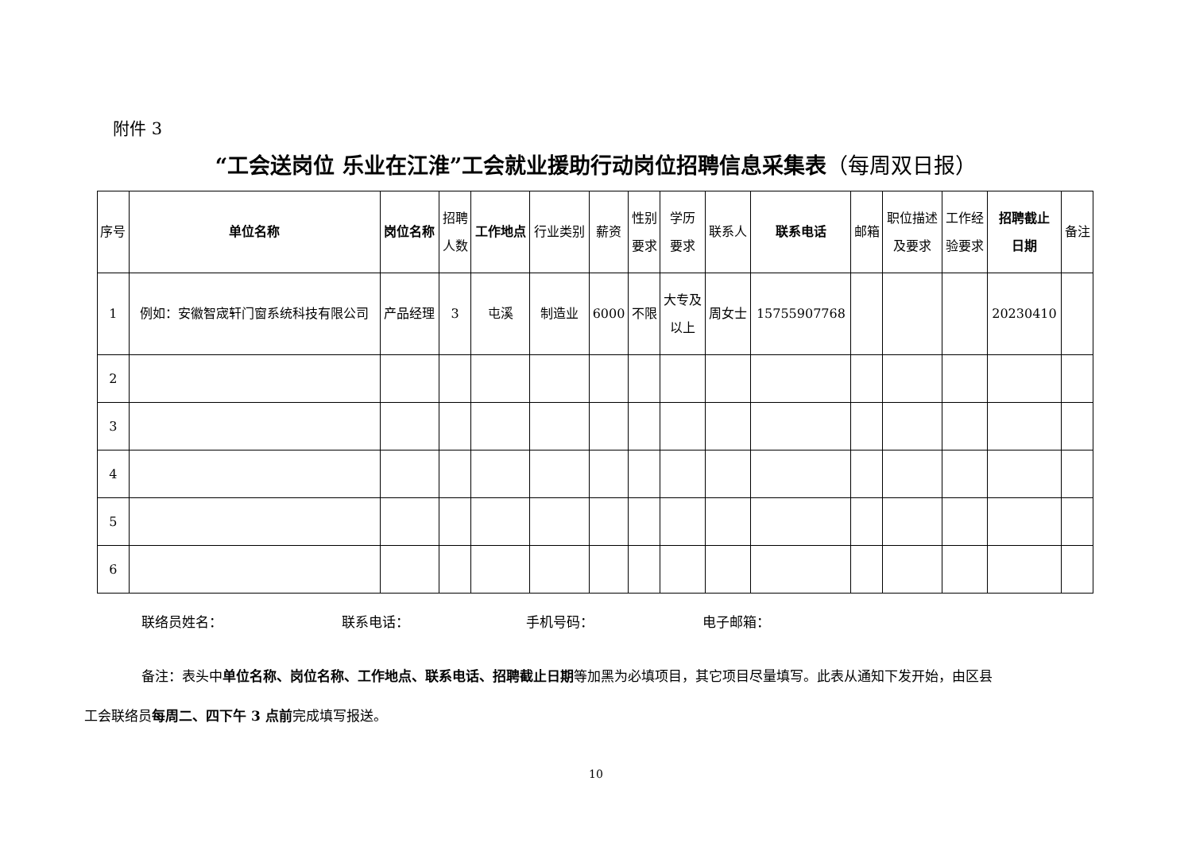附件 3
“工会送岗位 乐业在江淮”工会就业援助行动岗位招聘信息采集表（每周双日报）
| 序号 | 单位名称 | 岗位名称 | 招聘 人数 | 工作地点 | 行业类别 | 薪资 | 性别 要求 | 学历 要求 | 联系人 | 联系电话 | 邮箱 | 职位描述 及要求 | 工作经 验要求 | 招聘截止 日期 | 备注 |
| --- | --- | --- | --- | --- | --- | --- | --- | --- | --- | --- | --- | --- | --- | --- | --- |
| 1 | 例如：安徽智宬轩门窗系统科技有限公司 | 产品经理 | 3 | 屯溪 | 制造业 | 6000 | 不限 | 大专及 以上 | 周女士 | 15755907768 | | | | 20230410 | |
| 2 | | | | | | | | | | | | | | | |
| 3 | | | | | | | | | | | | | | | |
| 4 | | | | | | | | | | | | | | | |
| 5 | | | | | | | | | | | | | | | |
| 6 | | | | | | | | | | | | | | | |
联络员姓名： 联系电话： 手机号码： 电子邮箱：
备注：表头中单位名称、岗位名称、工作地点、联系电话、招聘截止日期等加黑为必填项目，其它项目尽量填写。此表从通知下发开始，由区县
工会联络员每周二、四下午 3 点前完成填写报送。
10